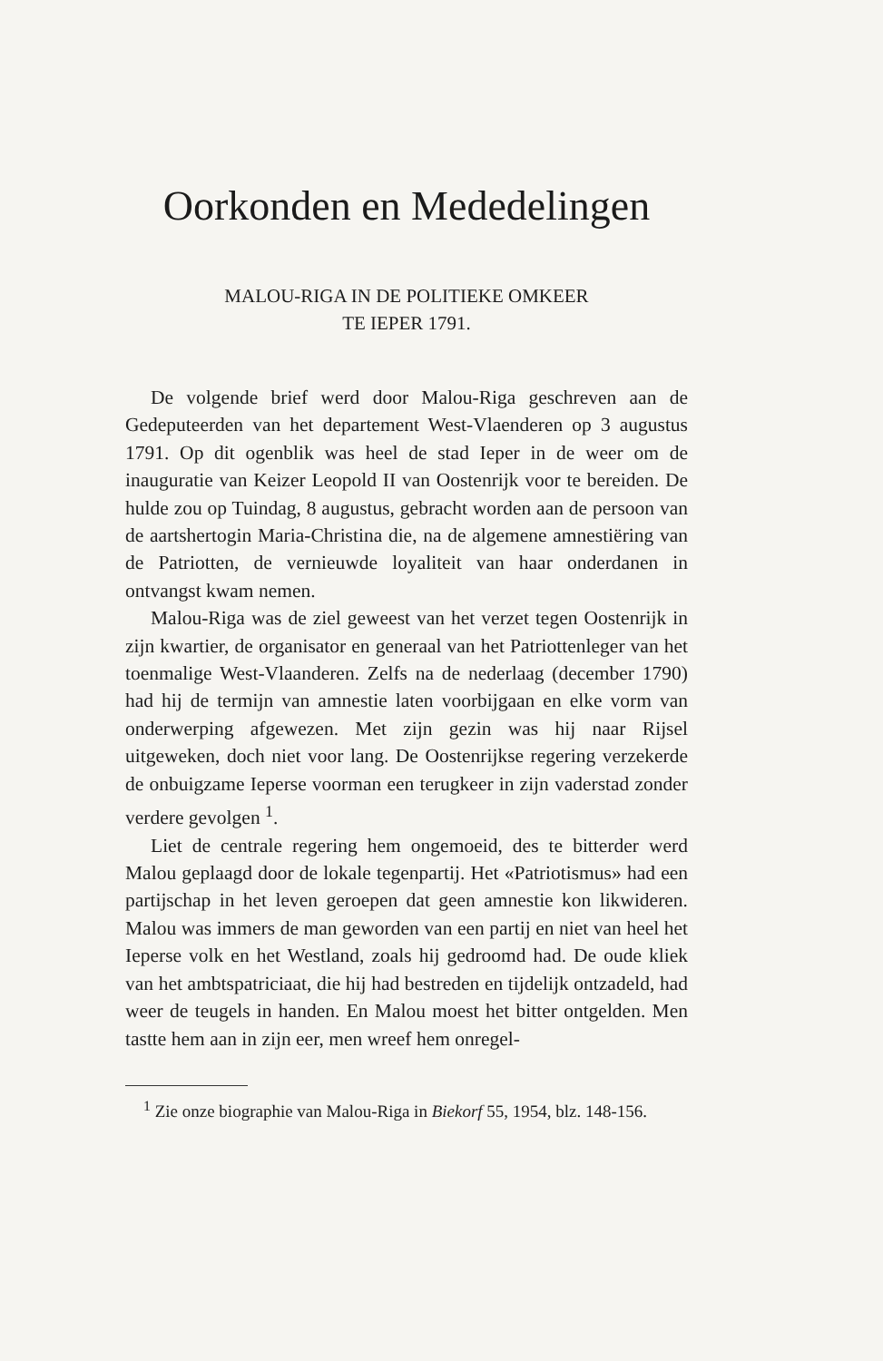Oorkonden en Mededelingen
MALOU-RIGA IN DE POLITIEKE OMKEER
TE IEPER 1791.
De volgende brief werd door Malou-Riga geschreven aan de Gedeputeerden van het departement West-Vlaenderen op 3 augustus 1791. Op dit ogenblik was heel de stad Ieper in de weer om de inauguratie van Keizer Leopold II van Oostenrijk voor te bereiden. De hulde zou op Tuindag, 8 augustus, gebracht worden aan de persoon van de aartshertogin Maria-Christina die, na de algemene amnestiëring van de Patriotten, de vernieuwde loyaliteit van haar onderdanen in ontvangst kwam nemen.
Malou-Riga was de ziel geweest van het verzet tegen Oostenrijk in zijn kwartier, de organisator en generaal van het Patriottenleger van het toenmalige West-Vlaanderen. Zelfs na de nederlaag (december 1790) had hij de termijn van amnestie laten voorbijgaan en elke vorm van onderwerping afgewezen. Met zijn gezin was hij naar Rijsel uitgeweken, doch niet voor lang. De Oostenrijkse regering verzekerde de onbuigzame Ieperse voorman een terugkeer in zijn vaderstad zonder verdere gevolgen <sup>1</sup>.
Liet de centrale regering hem ongemoeid, des te bitterder werd Malou geplaagd door de lokale tegenpartij. Het «Patriotismus» had een partijschap in het leven geroepen dat geen amnestie kon likwideren. Malou was immers de man geworden van een partij en niet van heel het Ieperse volk en het Westland, zoals hij gedroomd had. De oude kliek van het ambtspatriciaat, die hij had bestreden en tijdelijk ontzadeld, had weer de teugels in handen. En Malou moest het bitter ontgelden. Men tastte hem aan in zijn eer, men wreef hem onregel-
<sup>1</sup> Zie onze biographie van Malou-Riga in Biekorf 55, 1954, blz. 148-156.